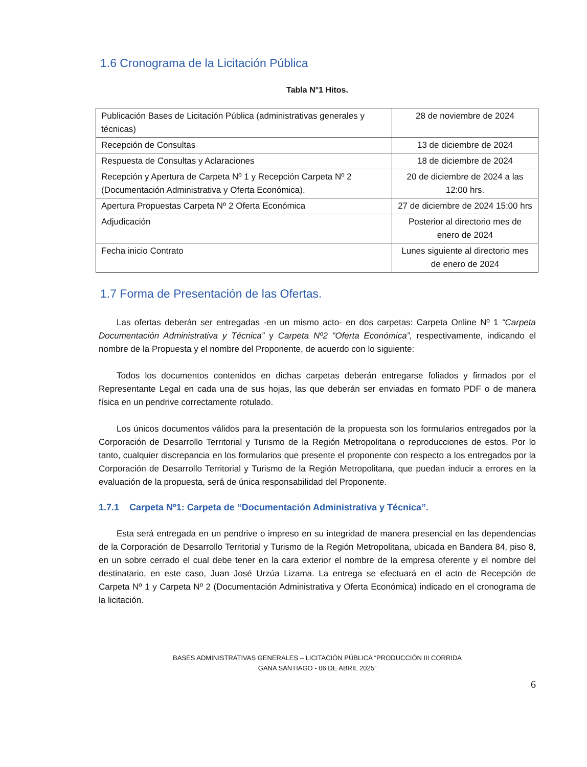1.6 Cronograma de la Licitación Pública
Tabla N°1 Hitos.
| Publicación Bases de Licitación Pública (administrativas generales y técnicas) | 28 de noviembre de 2024 |
| Recepción de Consultas | 13 de diciembre de 2024 |
| Respuesta de Consultas y Aclaraciones | 18 de diciembre de 2024 |
| Recepción y Apertura de Carpeta Nº 1 y Recepción Carpeta Nº 2 (Documentación Administrativa y Oferta Económica). | 20 de diciembre de 2024 a las 12:00 hrs. |
| Apertura Propuestas Carpeta Nº 2 Oferta Económica | 27 de diciembre de 2024 15:00 hrs |
| Adjudicación | Posterior al directorio mes de enero de 2024 |
| Fecha inicio Contrato | Lunes siguiente al directorio mes de enero de 2024 |
1.7 Forma de Presentación de las Ofertas.
Las ofertas deberán ser entregadas -en un mismo acto- en dos carpetas: Carpeta Online Nº 1 “Carpeta Documentación Administrativa y Técnica” y Carpeta Nº2 “Oferta Económica”, respectivamente, indicando el nombre de la Propuesta y el nombre del Proponente, de acuerdo con lo siguiente:
Todos los documentos contenidos en dichas carpetas deberán entregarse foliados y firmados por el Representante Legal en cada una de sus hojas, las que deberán ser enviadas en formato PDF o de manera física en un pendrive correctamente rotulado.
Los únicos documentos válidos para la presentación de la propuesta son los formularios entregados por la Corporación de Desarrollo Territorial y Turismo de la Región Metropolitana o reproducciones de estos. Por lo tanto, cualquier discrepancia en los formularios que presente el proponente con respecto a los entregados por la Corporación de Desarrollo Territorial y Turismo de la Región Metropolitana, que puedan inducir a errores en la evaluación de la propuesta, será de única responsabilidad del Proponente.
1.7.1 Carpeta Nº1: Carpeta de “Documentación Administrativa y Técnica”.
Esta será entregada en un pendrive o impreso en su integridad de manera presencial en las dependencias de la Corporación de Desarrollo Territorial y Turismo de la Región Metropolitana, ubicada en Bandera 84, piso 8, en un sobre cerrado el cual debe tener en la cara exterior el nombre de la empresa oferente y el nombre del destinatario, en este caso, Juan José Urzúa Lizama. La entrega se efectuará en el acto de Recepción de Carpeta Nº 1 y Carpeta Nº 2 (Documentación Administrativa y Oferta Económica) indicado en el cronograma de la licitación.
BASES ADMINISTRATIVAS GENERALES – LICITACIÓN PÚBLICA “PRODUCCIÓN III CORRIDA
GANA SANTIAGO - 06 DE ABRIL 2025”
6